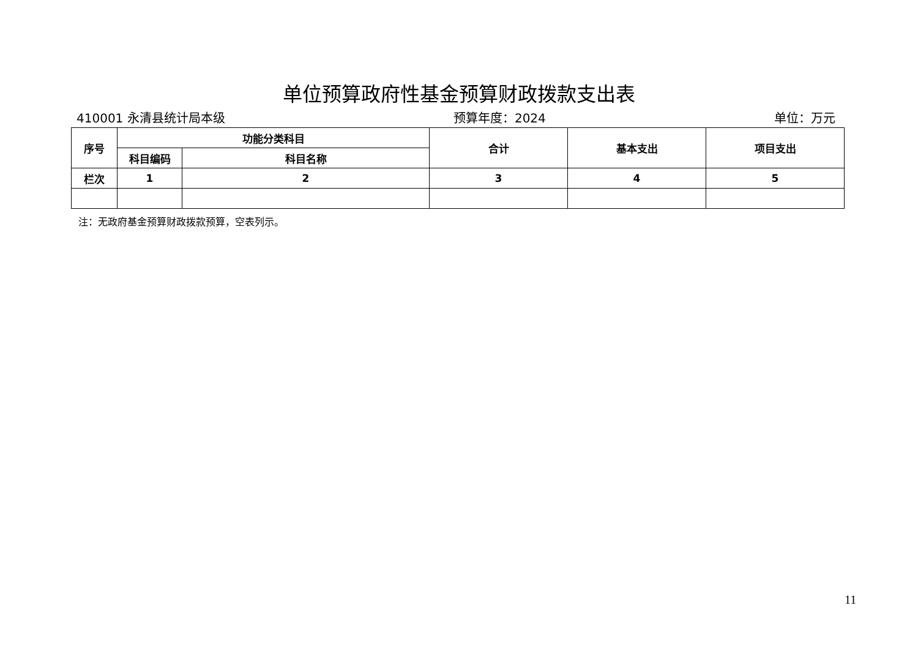单位预算政府性基金预算财政拨款支出表
410001 永清县统计局本级 预算年度：2024 单位：万元
| 序号 | 功能分类科目 | | 合计 | 基本支出 | 项目支出 |
| --- | --- | --- | --- | --- | --- |
| | 科目编码 | 科目名称 | | | |
| 栏次 | 1 | 2 | 3 | 4 | 5 |
注：无政府基金预算财政拨款预算，空表列示。
11